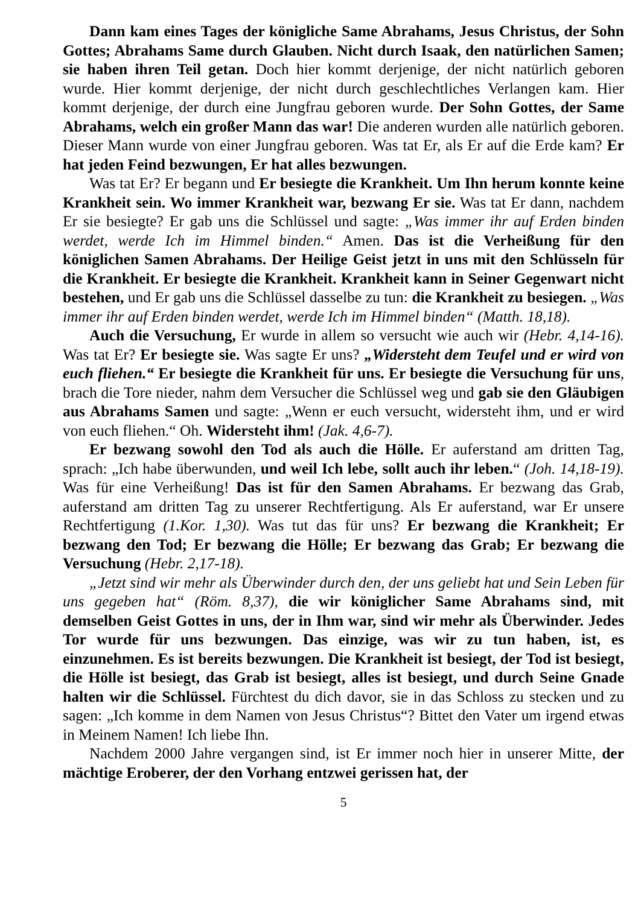Dann kam eines Tages der königliche Same Abrahams, Jesus Christus, der Sohn Gottes; Abrahams Same durch Glauben. Nicht durch Isaak, den natürlichen Samen; sie haben ihren Teil getan. Doch hier kommt derjenige, der nicht natürlich geboren wurde. Hier kommt derjenige, der nicht durch geschlechtliches Verlangen kam. Hier kommt derjenige, der durch eine Jungfrau geboren wurde. Der Sohn Gottes, der Same Abrahams, welch ein großer Mann das war! Die anderen wurden alle natürlich geboren. Dieser Mann wurde von einer Jungfrau geboren. Was tat Er, als Er auf die Erde kam? Er hat jeden Feind bezwungen, Er hat alles bezwungen.
Was tat Er? Er begann und Er besiegte die Krankheit. Um Ihn herum konnte keine Krankheit sein. Wo immer Krankheit war, bezwang Er sie. Was tat Er dann, nachdem Er sie besiegte? Er gab uns die Schlüssel und sagte: „Was immer ihr auf Erden binden werdet, werde Ich im Himmel binden.“ Amen. Das ist die Verheißung für den königlichen Samen Abrahams. Der Heilige Geist jetzt in uns mit den Schlüsseln für die Krankheit. Er besiegte die Krankheit. Krankheit kann in Seiner Gegenwart nicht bestehen, und Er gab uns die Schlüssel dasselbe zu tun: die Krankheit zu besiegen. „Was immer ihr auf Erden binden werdet, werde Ich im Himmel binden“ (Matth. 18,18).
Auch die Versuchung, Er wurde in allem so versucht wie auch wir (Hebr. 4,14-16). Was tat Er? Er besiegte sie. Was sagte Er uns? „Widersteht dem Teufel und er wird von euch fliehen.“ Er besiegte die Krankheit für uns. Er besiegte die Versuchung für uns, brach die Tore nieder, nahm dem Versucher die Schlüssel weg und gab sie den Gläubigen aus Abrahams Samen und sagte: „Wenn er euch versucht, widersteht ihm, und er wird von euch fliehen.“ Oh. Widersteht ihm! (Jak. 4,6-7).
Er bezwang sowohl den Tod als auch die Hölle. Er auferstand am dritten Tag, sprach: „Ich habe überwunden, und weil Ich lebe, sollt auch ihr leben.“ (Joh. 14,18-19). Was für eine Verheißung! Das ist für den Samen Abrahams. Er bezwang das Grab, auferstand am dritten Tag zu unserer Rechtfertigung. Als Er auferstand, war Er unsere Rechtfertigung (1.Kor. 1,30). Was tut das für uns? Er bezwang die Krankheit; Er bezwang den Tod; Er bezwang die Hölle; Er bezwang das Grab; Er bezwang die Versuchung (Hebr. 2,17-18).
„Jetzt sind wir mehr als Überwinder durch den, der uns geliebt hat und Sein Leben für uns gegeben hat“ (Röm. 8,37), die wir königlicher Same Abrahams sind, mit demselben Geist Gottes in uns, der in Ihm war, sind wir mehr als Überwinder. Jedes Tor wurde für uns bezwungen. Das einzige, was wir zu tun haben, ist, es einzunehmen. Es ist bereits bezwungen. Die Krankheit ist besiegt, der Tod ist besiegt, die Hölle ist besiegt, das Grab ist besiegt, alles ist besiegt, und durch Seine Gnade halten wir die Schlüssel. Fürchtest du dich davor, sie in das Schloss zu stecken und zu sagen: „Ich komme in dem Namen von Jesus Christus“? Bittet den Vater um irgend etwas in Meinem Namen! Ich liebe Ihn.
Nachdem 2000 Jahre vergangen sind, ist Er immer noch hier in unserer Mitte, der mächtige Eroberer, der den Vorhang entzwei gerissen hat, der
5